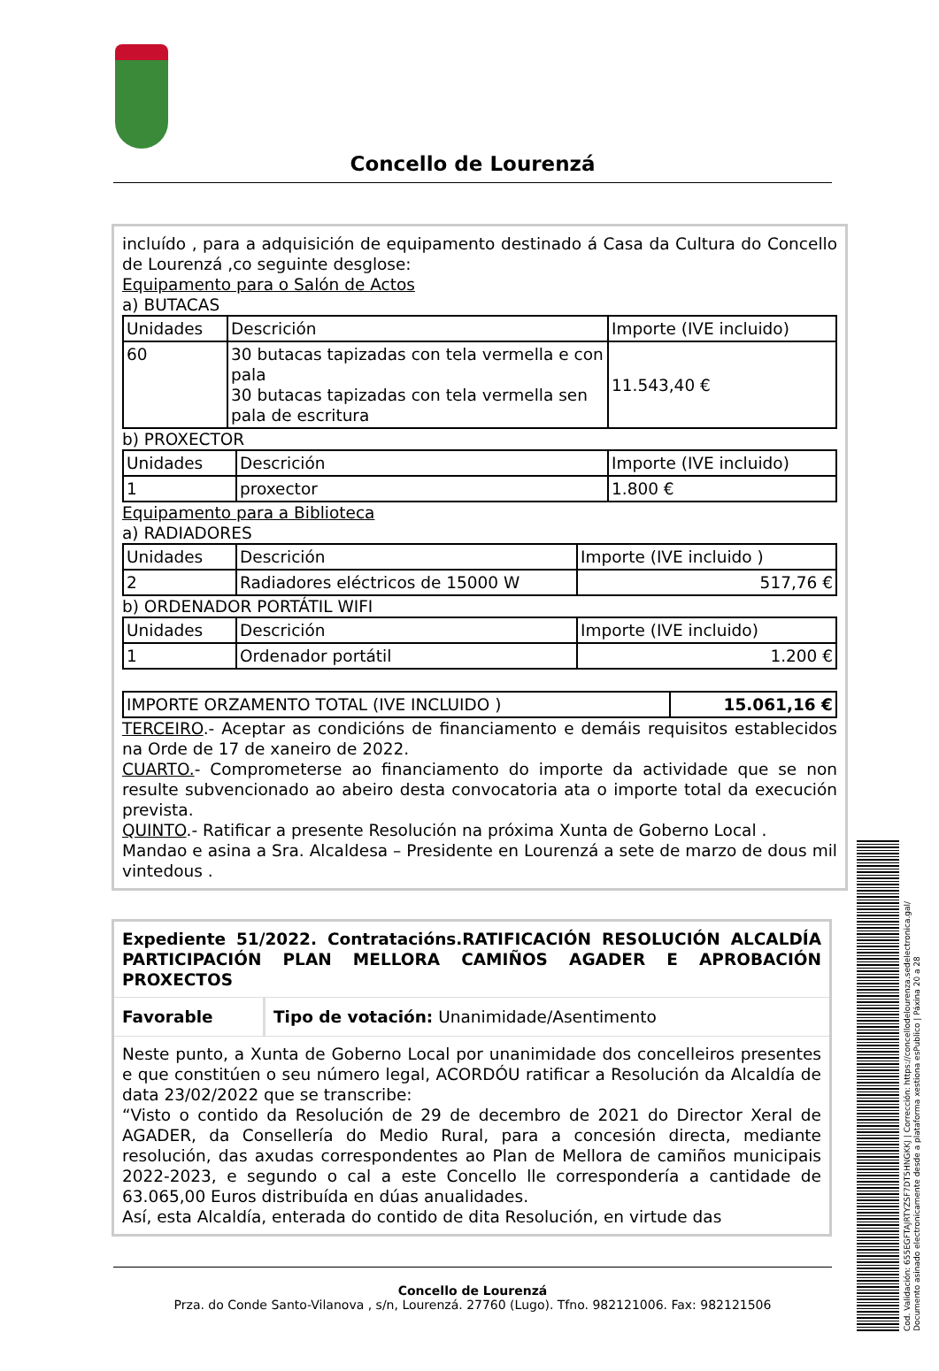Concello de Lourenzá
incluído , para a adquisición de equipamento destinado á Casa da Cultura do Concello de Lourenzá ,co seguinte desglose:
Equipamento para o Salón de Actos
a) BUTACAS
| Unidades | Descrición | Importe (IVE incluido) |
| 60 | 30 butacas tapizadas con tela vermella e con pala 30 butacas tapizadas con tela vermella sen pala de escritura | 11.543,40 € |
b) PROXECTOR
| Unidades | Descrición | Importe (IVE incluido) |
| 1 | proxector | 1.800 € |
Equipamento para a Biblioteca
a) RADIADORES
| Unidades | Descrición | Importe (IVE incluido ) |
| 2 | Radiadores eléctricos de 15000 W | 517,76 € |
b) ORDENADOR PORTÁTIL WIFI
| Unidades | Descrición | Importe (IVE incluido) |
| 1 | Ordenador portátil | 1.200 € |
| IMPORTE ORZAMENTO TOTAL (IVE INCLUIDO ) | 15.061,16 € |
TERCEIRO.- Aceptar as condicións de financiamento e demáis requisitos establecidos na Orde de 17 de xaneiro de 2022.
CUARTO.- Comprometerse ao financiamento do importe da actividade que se non resulte subvencionado ao abeiro desta convocatoria ata o importe total da execución prevista.
QUINTO.- Ratificar a presente Resolución na próxima Xunta de Goberno Local .
Mandao e asina a Sra. Alcaldesa – Presidente en Lourenzá a sete de marzo de dous mil vintedous .
Expediente 51/2022. Contratacións.RATIFICACIÓN RESOLUCIÓN ALCALDÍA PARTICIPACIÓN PLAN MELLORA CAMIÑOS AGADER E APROBACIÓN PROXECTOS
Favorable Tipo de votación: Unanimidade/Asentimento
Neste punto, a Xunta de Goberno Local por unanimidade dos concelleiros presentes e que constitúen o seu número legal, ACORDÓU ratificar a Resolución da Alcaldía de data 23/02/2022 que se transcribe:
“Visto o contido da Resolución de 29 de decembro de 2021 do Director Xeral de AGADER, da Consellería do Medio Rural, para a concesión directa, mediante resolución, das axudas correspondentes ao Plan de Mellora de camiños municipais 2022-2023, e segundo o cal a este Concello lle correspondería a cantidade de 63.065,00 Euros distribuída en dúas anualidades.
Así, esta Alcaldía, enterada do contido de dita Resolución, en virtude das
Concello de Lourenzá
Prza. do Conde Santo-Vilanova , s/n, Lourenzá. 27760 (Lugo). Tfno. 982121006. Fax: 982121506
Cod. Validación: 655EGFTAJRTYZSF7DT5HNGKKJ | Corrección: https://concellodelourenza.sedelectronica.gal/
Documento asinado electronicamente desde a plataforma xestiona esPublico | Páxina 20 a 28